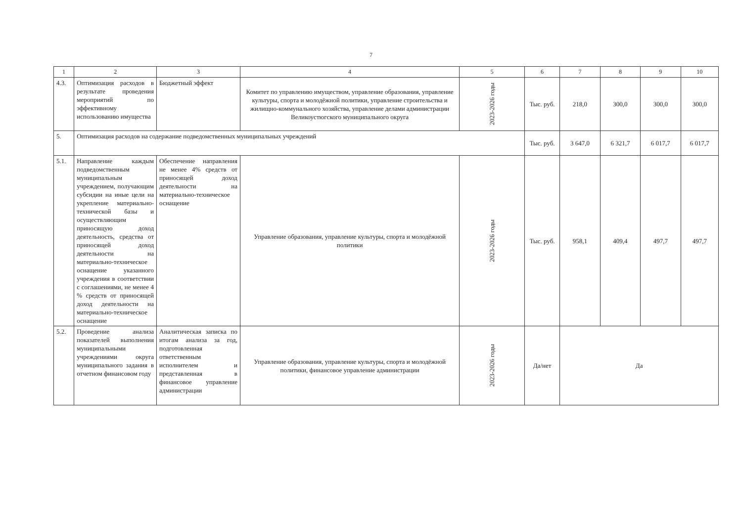7
| 1 | 2 | 3 | 4 | 5 | 6 | 7 | 8 | 9 | 10 |
| --- | --- | --- | --- | --- | --- | --- | --- | --- | --- |
| 4.3. | Оптимизация расходов в результате проведения мероприятий по эффективному использованию имущества | Бюджетный эффект | Комитет по управлению имуществом, управление образования, управление культуры, спорта и молодёжной политики, управление строительства и жилищно-коммунального хозяйства, управление делами администрации Великоустюгского муниципального округа | 2023-2026 годы | Тыс. руб. | 218,0 | 300,0 | 300,0 | 300,0 |
| 5. | Оптимизация расходов на содержание подведомственных муниципальных учреждений | | | | Тыс. руб. | 3 647,0 | 6 321,7 | 6 017,7 | 6 017,7 |
| 5.1. | Направление каждым подведомственным муниципальным учреждением, получающим субсидии на иные цели на укрепление материально-технической базы и осуществляющим приносящую доход деятельность, средства от приносящей доход деятельности на материально-техническое оснащение указанного учреждения в соответствии с соглашениями, не менее 4 % средств от приносящей доход деятельности на материально-техническое оснащение | Обеспечение направления не менее 4% средств от приносящей доход деятельности на материально-техническое оснащение | Управление образования, управление культуры, спорта и молодёжной политики | 2023-2026 годы | Тыс. руб. | 958,1 | 409,4 | 497,7 | 497,7 |
| 5.2. | Проведение анализа показателей выполнения муниципальными учреждениями округа муниципального задания в отчетном финансовом году | Аналитическая записка по итогам анализа за год, подготовленная ответственным исполнителем и представленная в финансовое управление администрации | Управление образования, управление культуры, спорта и молодёжной политики, финансовое управление администрации | 2023-2026 годы | Да/нет | Да | | | |